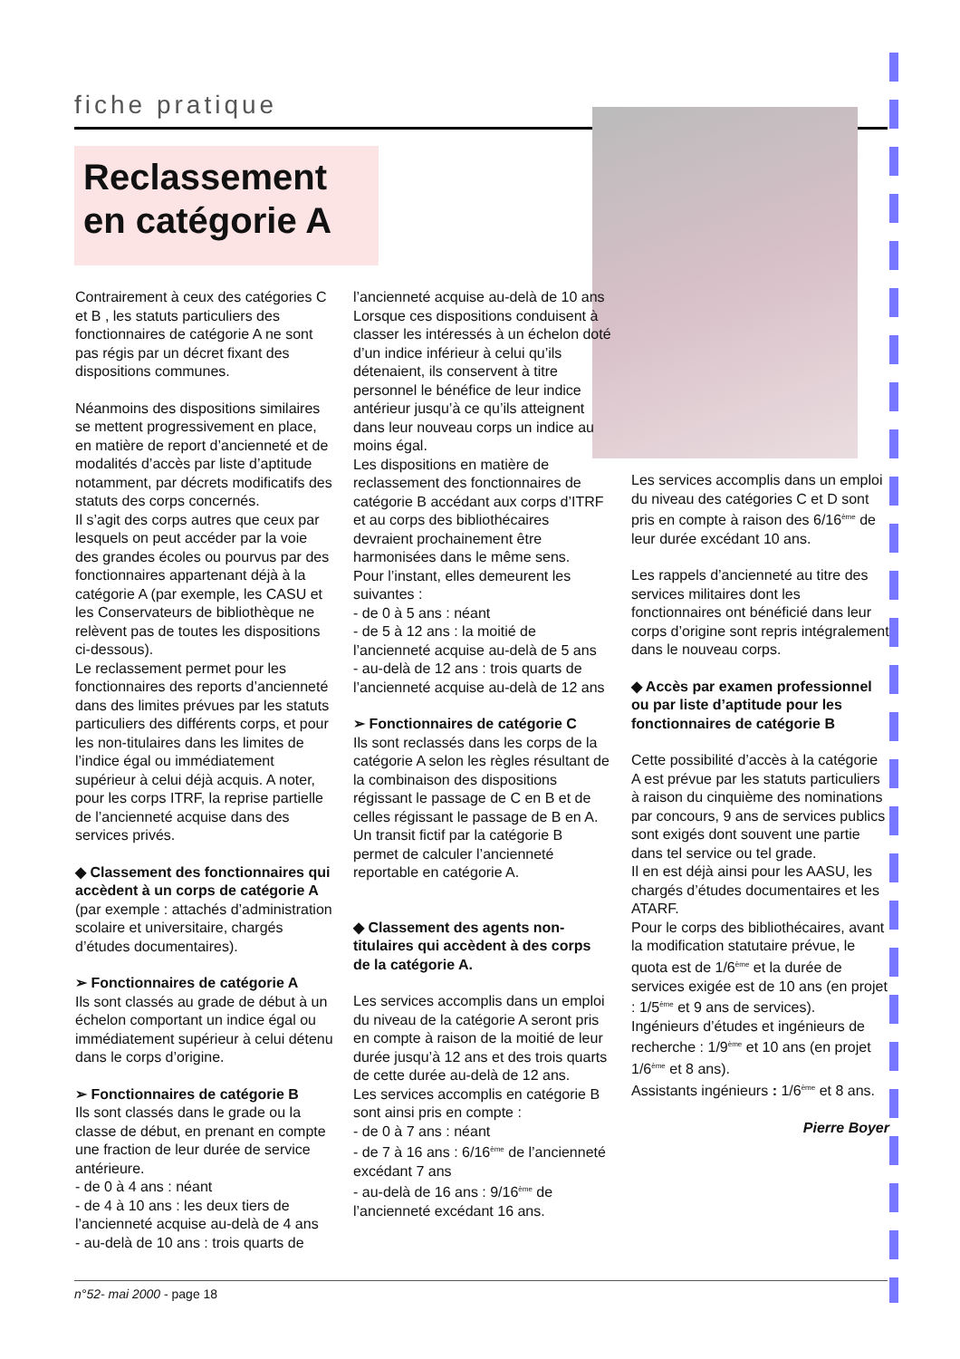fiche pratique
Reclassement en catégorie A
Contrairement à ceux des catégories C et B , les statuts particuliers des fonctionnaires de catégorie A ne sont pas régis par un décret fixant des dispositions communes.
Néanmoins des dispositions similaires se mettent progressivement en place, en matière de report d’ancienneté et de modalités d’accès par liste d’aptitude notamment, par décrets modificatifs des statuts des corps concernés.
Il s’agit des corps autres que ceux par lesquels on peut accéder par la voie des grandes écoles ou pourvus par des fonctionnaires appartenant déjà à la catégorie A (par exemple, les CASU et les Conservateurs de bibliothèque ne relèvent pas de toutes les dispositions ci-dessous).
Le reclassement permet pour les fonctionnaires des reports d’ancienneté dans des limites prévues par les statuts particuliers des différents corps, et pour les non-titulaires dans les limites de l’indice égal ou immédiatement supérieur à celui déjà acquis. A noter, pour les corps ITRF, la reprise partielle de l’ancienneté acquise dans des services privés.
◆ Classement des fonctionnaires qui accèdent à un corps de catégorie A (par exemple : attachés d’administration scolaire et universitaire, chargés d’études documentaires).
➢ Fonctionnaires de catégorie A
Ils sont classés au grade de début à un échelon comportant un indice égal ou immédiatement supérieur à celui détenu dans le corps d’origine.
➢ Fonctionnaires de catégorie B
Ils sont classés dans le grade ou la classe de début, en prenant en compte une fraction de leur durée de service antérieure.
- de 0 à 4 ans : néant
- de 4 à 10 ans : les deux tiers de l’ancienneté acquise au-delà de 4 ans
- au-delà de 10 ans : trois quarts de
l’ancienneté acquise au-delà de 10 ans
Lorsque ces dispositions conduisent à classer les intéressés à un échelon doté d’un indice inférieur à celui qu’ils détenaient, ils conservent à titre personnel le bénéfice de leur indice antérieur jusqu’à ce qu’ils atteignent dans leur nouveau corps un indice au moins égal.
Les dispositions en matière de reclassement des fonctionnaires de catégorie B accédant aux corps d’ITRF et au corps des bibliothécaires devraient prochainement être harmonisées dans le même sens.
Pour l’instant, elles demeurent les suivantes :
- de 0 à 5 ans : néant
- de 5 à 12 ans : la moitié de l’ancienneté acquise au-delà de 5 ans
- au-delà de 12 ans : trois quarts de l’ancienneté acquise au-delà de 12 ans
➢ Fonctionnaires de catégorie C
Ils sont reclassés dans les corps de la catégorie A selon les règles résultant de la combinaison des dispositions régissant le passage de C en B et de celles régissant le passage de B en A. Un transit fictif par la catégorie B permet de calculer l’ancienneté reportable en catégorie A.
◆ Classement des agents non-titulaires qui accèdent à des corps de la catégorie A.
Les services accomplis dans un emploi du niveau de la catégorie A seront pris en compte à raison de la moitié de leur durée jusqu’à 12 ans et des trois quarts de cette durée au-delà de 12 ans.
Les services accomplis en catégorie B sont ainsi pris en compte :
- de 0 à 7 ans : néant
- de 7 à 16 ans : 6/16<sup>ème</sup> de l’ancienneté excédant 7 ans
- au-delà de 16 ans : 9/16<sup>ème</sup> de l’ancienneté excédant 16 ans.
Les services accomplis dans un emploi du niveau des catégories C et D sont pris en compte à raison des 6/16<sup>ème</sup> de leur durée excédant 10 ans.
Les rappels d’ancienneté au titre des services militaires dont les fonctionnaires ont bénéficié dans leur corps d’origine sont repris intégralement dans le nouveau corps.
◆ Accès par examen professionnel ou par liste d’aptitude pour les fonctionnaires de catégorie B
Cette possibilité d’accès à la catégorie A est prévue par les statuts particuliers à raison du cinquième des nominations par concours, 9 ans de services publics sont exigés dont souvent une partie dans tel service ou tel grade.
Il en est déjà ainsi pour les AASU, les chargés d’études documentaires et les ATARF.
Pour le corps des bibliothécaires, avant la modification statutaire prévue, le quota est de 1/6<sup>ème</sup> et la durée de services exigée est de 10 ans (en projet : 1/5<sup>ème</sup> et 9 ans de services).
Ingénieurs d’études et ingénieurs de recherche : 1/9<sup>ème</sup> et 10 ans (en projet 1/6<sup>ème</sup> et 8 ans).
Assistants ingénieurs : 1/6<sup>ème</sup> et 8 ans.
Pierre Boyer
n°52- mai 2000 - page 18